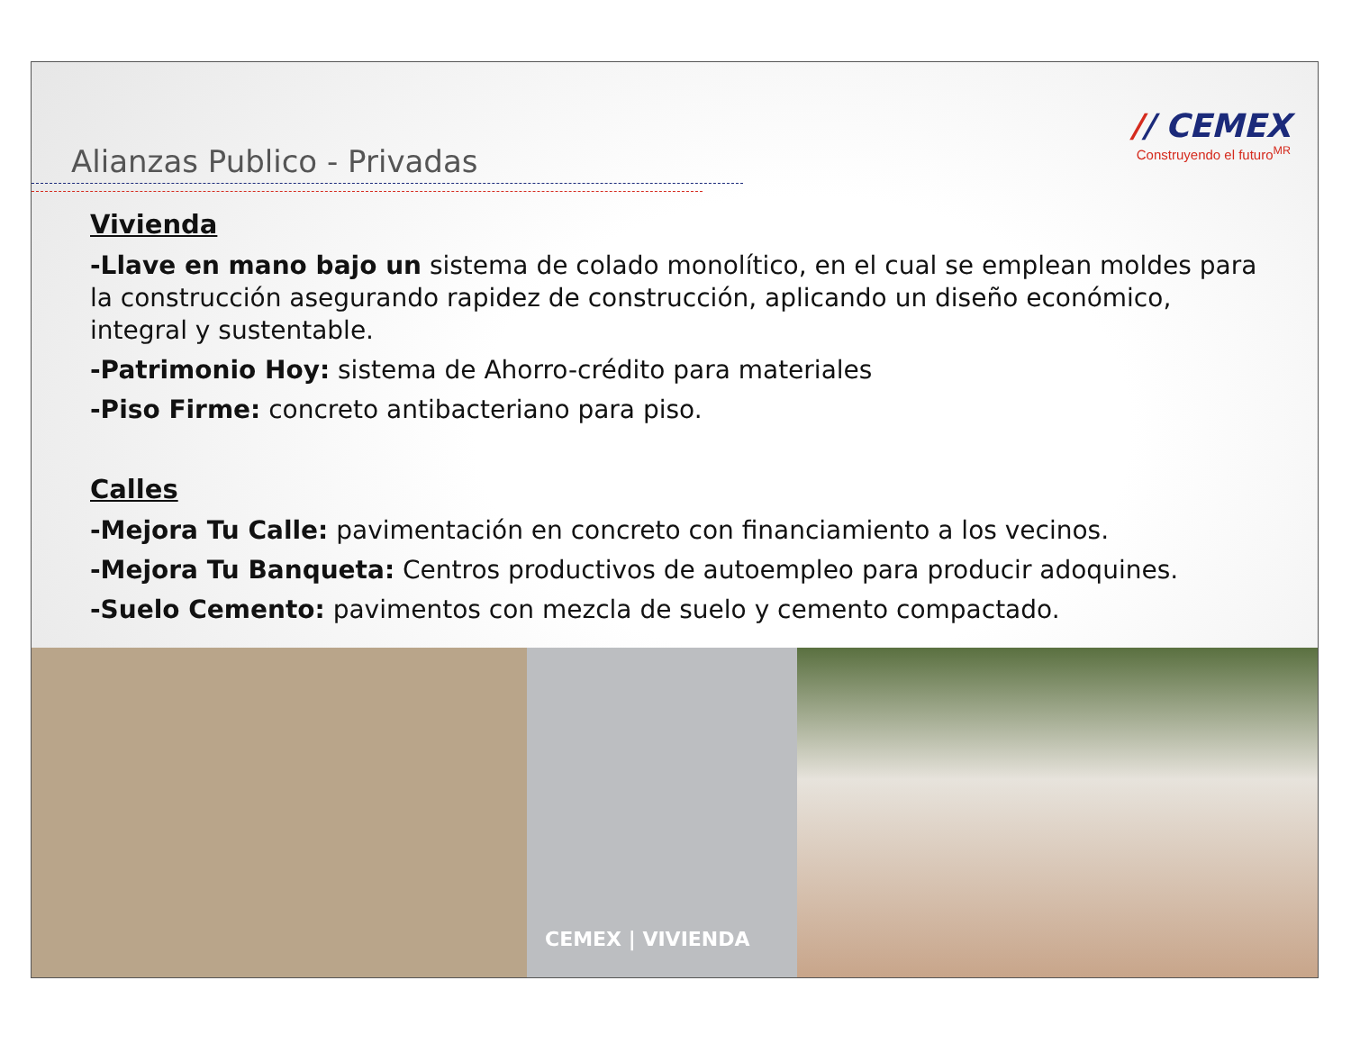Alianzas Publico - Privadas
// CEMEX
Construyendo el futuro<sup>MR</sup>
Vivienda
-Llave en mano bajo un sistema de colado monolítico, en el cual se emplean moldes para la construcción asegurando rapidez de construcción, aplicando un diseño económico, integral y sustentable.
-Patrimonio Hoy: sistema de Ahorro-crédito para materiales
-Piso Firme: concreto antibacteriano para piso.
Calles
-Mejora Tu Calle: pavimentación en concreto con financiamiento a los vecinos.
-Mejora Tu Banqueta: Centros productivos de autoempleo para producir adoquines.
-Suelo Cemento: pavimentos con mezcla de suelo y cemento compactado.
CEMEX | VIVIENDA